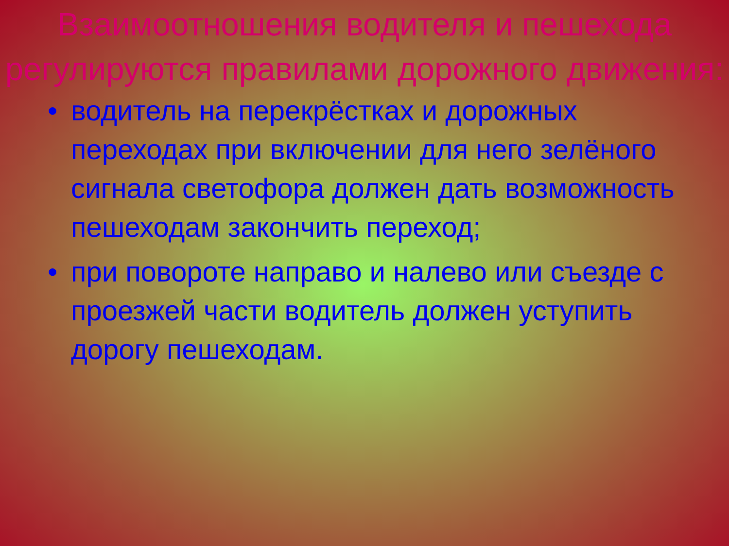Взаимоотношения водителя и пешехода регулируются правилами дорожного движения:
• водитель на перекрёстках и дорожных переходах при включении для него зелёного сигнала светофора должен дать возможность пешеходам закончить переход;
• при повороте направо и налево или съезде с проезжей части водитель должен уступить дорогу пешеходам.